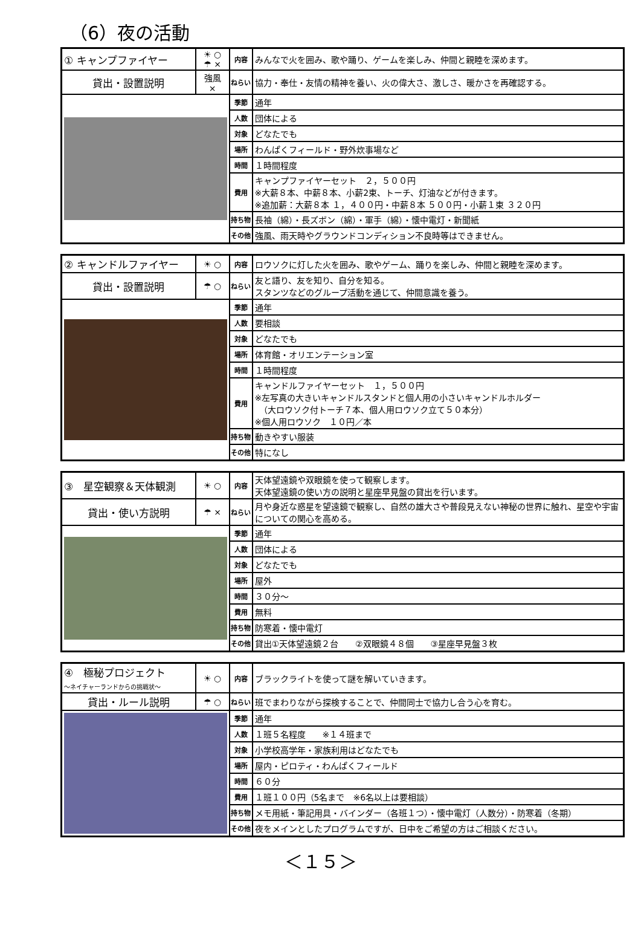（6）夜の活動
| ① キャンプファイヤー | ☀ ○ ☂ × | 内容 | みんなで火を囲み、歌や踊り、ゲームを楽しみ、仲間と親睦を深めます。 |
| 貸出・設置説明 | 強風 × | ねらい | 協力・奉仕・友情の精神を養い、火の偉大さ、激しさ、暖かさを再確認する。 |
| | | 季節 | 通年 |
| | | 人数 | 団体による |
| | | 対象 | どなたでも |
| | | 場所 | わんぱくフィールド・野外炊事場など |
| | | 時間 | １時間程度 |
| | | 費用 | キャンプファイヤーセット ２，５００円 ※大薪８本、中薪８本、小薪2束、トーチ、灯油などが付きます。 ※追加薪：大薪８本 １，４００円・中薪８本 ５００円・小薪１束 ３２０円 |
| | | 持ち物 | 長袖（綿）・長ズボン（綿）・軍手（綿）・懐中電灯・新聞紙 |
| | | その他 | 強風、雨天時やグラウンドコンディション不良時等はできません。 |
| ② キャンドルファイヤー | ☀ ○ | 内容 | ロウソクに灯した火を囲み、歌やゲーム、踊りを楽しみ、仲間と親睦を深めます。 |
| 貸出・設置説明 | ☂ ○ | ねらい | 友と語り、友を知り、自分を知る。 スタンツなどのグループ活動を通じて、仲間意識を養う。 |
| | | 季節 | 通年 |
| | | 人数 | 要相談 |
| | | 対象 | どなたでも |
| | | 場所 | 体育館・オリエンテーション室 |
| | | 時間 | １時間程度 |
| | | 費用 | キャンドルファイヤーセット １，５００円 ※左写真の大きいキャンドルスタンドと個人用の小さいキャンドルホルダー （大ロウソク付トーチ７本、個人用ロウソク立て５０本分） ※個人用ロウソク １０円／本 |
| | | 持ち物 | 動きやすい服装 |
| | | その他 | 特になし |
| ③ 星空観察＆天体観測 | ☀ ○ | 内容 | 天体望遠鏡や双眼鏡を使って観察します。 天体望遠鏡の使い方の説明と星座早見盤の貸出を行います。 |
| 貸出・使い方説明 | ☂ × | ねらい | 月や身近な惑星を望遠鏡で観察し、自然の雄大さや普段見えない神秘の世界に触れ、星空や宇宙についての関心を高める。 |
| | | 季節 | 通年 |
| | | 人数 | 団体による |
| | | 対象 | どなたでも |
| | | 場所 | 屋外 |
| | | 時間 | ３０分～ |
| | | 費用 | 無料 |
| | | 持ち物 | 防寒着・懐中電灯 |
| | | その他 | 貸出①天体望遠鏡２台 ②双眼鏡４８個 ③星座早見盤３枚 |
| ④ 極秘プロジェクト ～ネイチャーランドからの挑戦状～ | ☀ ○ | 内容 | ブラックライトを使って謎を解いていきます。 |
| 貸出・ルール説明 | ☂ ○ | ねらい | 班でまわりながら探検することで、仲間同士で協力し合う心を育む。 |
| | | 季節 | 通年 |
| | | 人数 | １班５名程度 ※１４班まで |
| | | 対象 | 小学校高学年・家族利用はどなたでも |
| | | 場所 | 屋内・ピロティ・わんぱくフィールド |
| | | 時間 | ６０分 |
| | | 費用 | １班１００円（5名まで ※6名以上は要相談） |
| | | 持ち物 | メモ用紙・筆記用具・バインダー（各班１つ）・懐中電灯（人数分）・防寒着（冬期） |
| | | その他 | 夜をメインとしたプログラムですが、日中をご希望の方はご相談ください。 |
＜１５＞